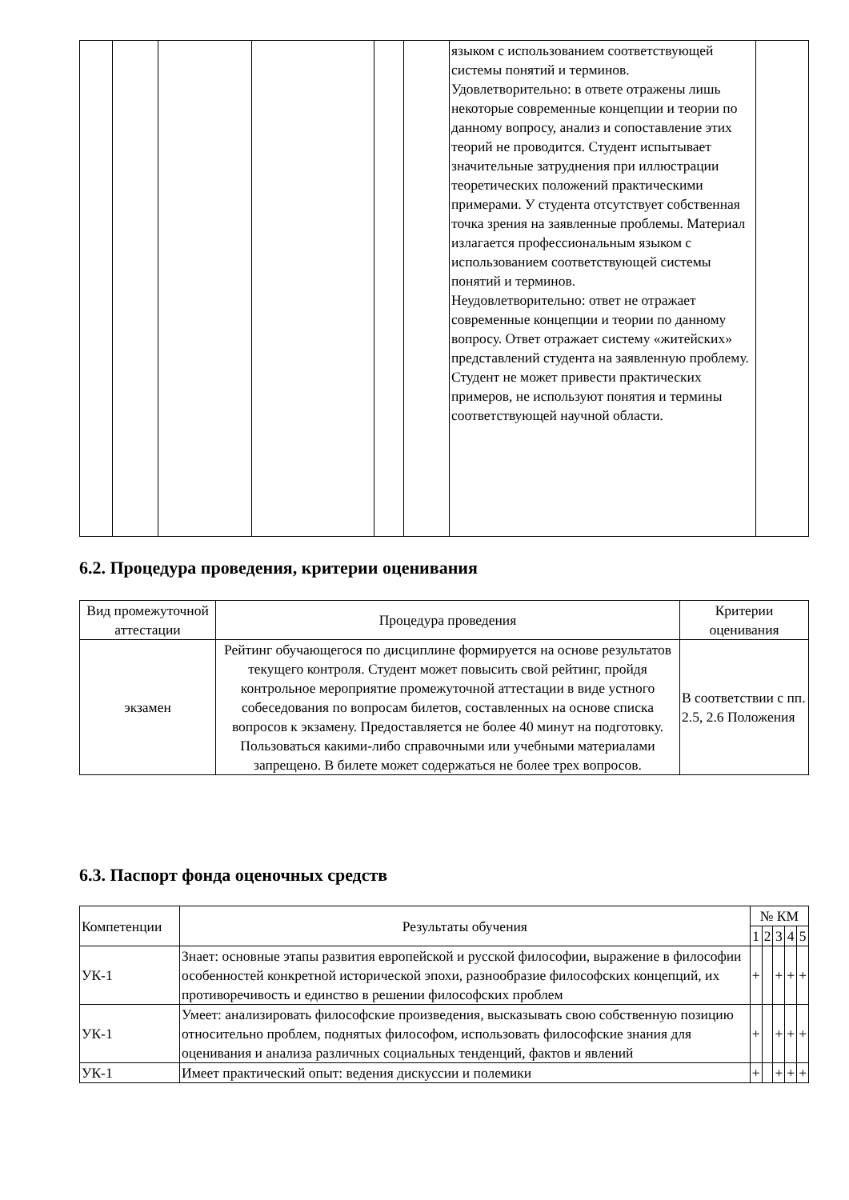| | | | | | | языком с использованием соответствующей системы понятий и терминов. Удовлетворительно: в ответе отражены лишь некоторые современные концепции и теории по данному вопросу, анализ и сопоставление этих теорий не проводится. Студент испытывает значительные затруднения при иллюстрации теоретических положений практическими примерами. У студента отсутствует собственная точка зрения на заявленные проблемы. Материал излагается профессиональным языком с использованием соответствующей системы понятий и терминов. Неудовлетворительно: ответ не отражает современные концепции и теории по данному вопросу. Ответ отражает систему «житейских» представлений студента на заявленную проблему. Студент не может привести практических примеров, не используют понятия и термины соответствующей научной области. | |
6.2. Процедура проведения, критерии оценивания
| Вид промежуточной аттестации | Процедура проведения | Критерии оценивания |
| --- | --- | --- |
| экзамен | Рейтинг обучающегося по дисциплине формируется на основе результатов текущего контроля. Студент может повысить свой рейтинг, пройдя контрольное мероприятие промежуточной аттестации в виде устного собеседования по вопросам билетов, составленных на основе списка вопросов к экзамену. Предоставляется не более 40 минут на подготовку. Пользоваться какими-либо справочными или учебными материалами запрещено. В билете может содержаться не более трех вопросов. | В соответствии с пп. 2.5, 2.6 Положения |
6.3. Паспорт фонда оценочных средств
| Компетенции | Результаты обучения | № КМ | | | | |
| --- | --- | --- | --- | --- | --- | --- |
| | | 1 | 2 | 3 | 4 | 5 |
| УК-1 | Знает: основные этапы развития европейской и русской философии, выражение в философии особенностей конкретной исторической эпохи, разнообразие философских концепций, их противоречивость и единство в решении философских проблем | + | | + | + | + |
| УК-1 | Умеет: анализировать философские произведения, высказывать свою собственную позицию относительно проблем, поднятых философом, использовать философские знания для оценивания и анализа различных социальных тенденций, фактов и явлений | + | | + | + | + |
| УК-1 | Имеет практический опыт: ведения дискуссии и полемики | + | | + | + | + |